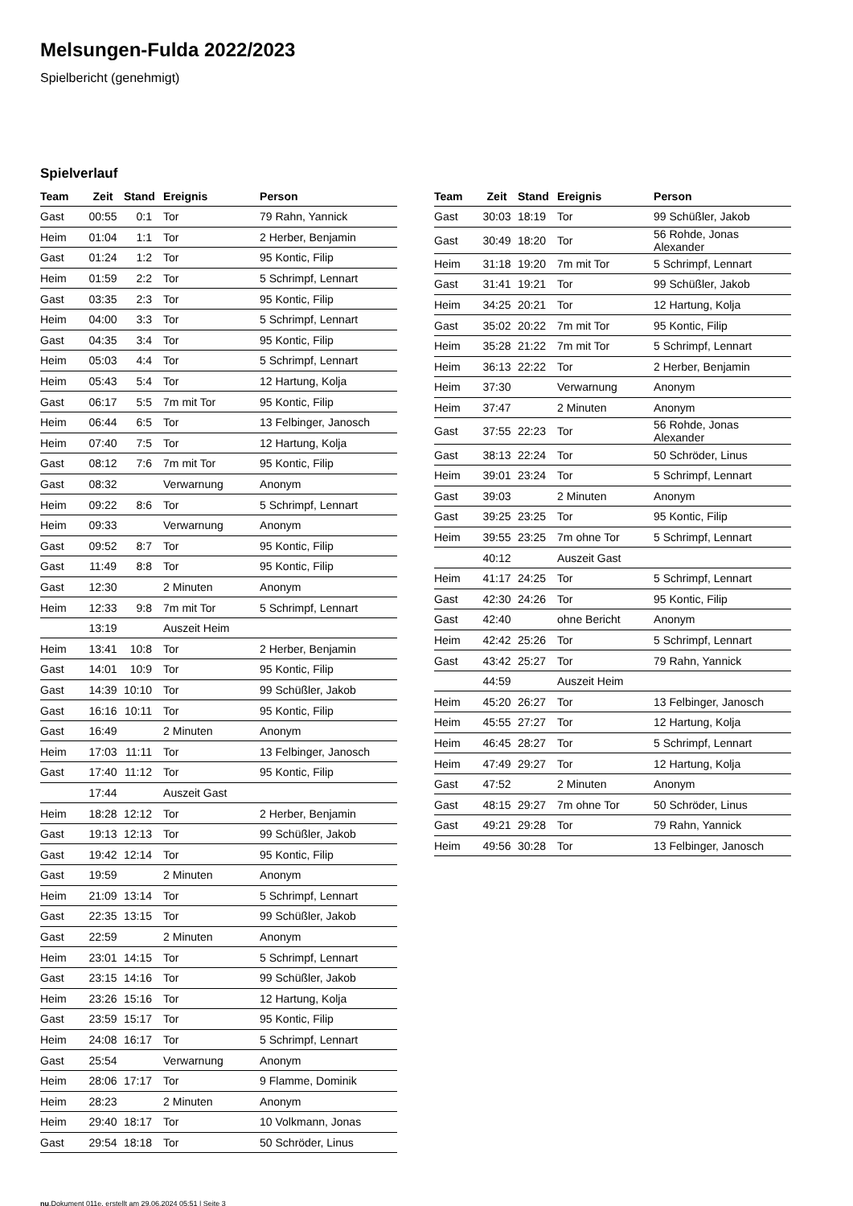Melsungen-Fulda 2022/2023
Spielbericht (genehmigt)
Spielverlauf
| Team | Zeit | Stand | Ereignis | Person |
| --- | --- | --- | --- | --- |
| Gast | 00:55 | 0:1 | Tor | 79 Rahn, Yannick |
| Heim | 01:04 | 1:1 | Tor | 2 Herber, Benjamin |
| Gast | 01:24 | 1:2 | Tor | 95 Kontic, Filip |
| Heim | 01:59 | 2:2 | Tor | 5 Schrimpf, Lennart |
| Gast | 03:35 | 2:3 | Tor | 95 Kontic, Filip |
| Heim | 04:00 | 3:3 | Tor | 5 Schrimpf, Lennart |
| Gast | 04:35 | 3:4 | Tor | 95 Kontic, Filip |
| Heim | 05:03 | 4:4 | Tor | 5 Schrimpf, Lennart |
| Heim | 05:43 | 5:4 | Tor | 12 Hartung, Kolja |
| Gast | 06:17 | 5:5 | 7m mit Tor | 95 Kontic, Filip |
| Heim | 06:44 | 6:5 | Tor | 13 Felbinger, Janosch |
| Heim | 07:40 | 7:5 | Tor | 12 Hartung, Kolja |
| Gast | 08:12 | 7:6 | 7m mit Tor | 95 Kontic, Filip |
| Gast | 08:32 | | Verwarnung | Anonym |
| Heim | 09:22 | 8:6 | Tor | 5 Schrimpf, Lennart |
| Heim | 09:33 | | Verwarnung | Anonym |
| Gast | 09:52 | 8:7 | Tor | 95 Kontic, Filip |
| Gast | 11:49 | 8:8 | Tor | 95 Kontic, Filip |
| Gast | 12:30 | | 2 Minuten | Anonym |
| Heim | 12:33 | 9:8 | 7m mit Tor | 5 Schrimpf, Lennart |
| | 13:19 | | Auszeit Heim | |
| Heim | 13:41 | 10:8 | Tor | 2 Herber, Benjamin |
| Gast | 14:01 | 10:9 | Tor | 95 Kontic, Filip |
| Gast | 14:39 | 10:10 | Tor | 99 Schüßler, Jakob |
| Gast | 16:16 | 10:11 | Tor | 95 Kontic, Filip |
| Gast | 16:49 | | 2 Minuten | Anonym |
| Heim | 17:03 | 11:11 | Tor | 13 Felbinger, Janosch |
| Gast | 17:40 | 11:12 | Tor | 95 Kontic, Filip |
| | 17:44 | | Auszeit Gast | |
| Heim | 18:28 | 12:12 | Tor | 2 Herber, Benjamin |
| Gast | 19:13 | 12:13 | Tor | 99 Schüßler, Jakob |
| Gast | 19:42 | 12:14 | Tor | 95 Kontic, Filip |
| Gast | 19:59 | | 2 Minuten | Anonym |
| Heim | 21:09 | 13:14 | Tor | 5 Schrimpf, Lennart |
| Gast | 22:35 | 13:15 | Tor | 99 Schüßler, Jakob |
| Gast | 22:59 | | 2 Minuten | Anonym |
| Heim | 23:01 | 14:15 | Tor | 5 Schrimpf, Lennart |
| Gast | 23:15 | 14:16 | Tor | 99 Schüßler, Jakob |
| Heim | 23:26 | 15:16 | Tor | 12 Hartung, Kolja |
| Gast | 23:59 | 15:17 | Tor | 95 Kontic, Filip |
| Heim | 24:08 | 16:17 | Tor | 5 Schrimpf, Lennart |
| Gast | 25:54 | | Verwarnung | Anonym |
| Heim | 28:06 | 17:17 | Tor | 9 Flamme, Dominik |
| Heim | 28:23 | | 2 Minuten | Anonym |
| Heim | 29:40 | 18:17 | Tor | 10 Volkmann, Jonas |
| Gast | 29:54 | 18:18 | Tor | 50 Schröder, Linus |
| Team | Zeit | Stand | Ereignis | Person |
| --- | --- | --- | --- | --- |
| Gast | 30:03 | 18:19 | Tor | 99 Schüßler, Jakob |
| Gast | 30:49 | 18:20 | Tor | 56 Rohde, Jonas Alexander |
| Heim | 31:18 | 19:20 | 7m mit Tor | 5 Schrimpf, Lennart |
| Gast | 31:41 | 19:21 | Tor | 99 Schüßler, Jakob |
| Heim | 34:25 | 20:21 | Tor | 12 Hartung, Kolja |
| Gast | 35:02 | 20:22 | 7m mit Tor | 95 Kontic, Filip |
| Heim | 35:28 | 21:22 | 7m mit Tor | 5 Schrimpf, Lennart |
| Heim | 36:13 | 22:22 | Tor | 2 Herber, Benjamin |
| Heim | 37:30 | | Verwarnung | Anonym |
| Heim | 37:47 | | 2 Minuten | Anonym |
| Gast | 37:55 | 22:23 | Tor | 56 Rohde, Jonas Alexander |
| Gast | 38:13 | 22:24 | Tor | 50 Schröder, Linus |
| Heim | 39:01 | 23:24 | Tor | 5 Schrimpf, Lennart |
| Gast | 39:03 | | 2 Minuten | Anonym |
| Gast | 39:25 | 23:25 | Tor | 95 Kontic, Filip |
| Heim | 39:55 | 23:25 | 7m ohne Tor | 5 Schrimpf, Lennart |
| | 40:12 | | Auszeit Gast | |
| Heim | 41:17 | 24:25 | Tor | 5 Schrimpf, Lennart |
| Gast | 42:30 | 24:26 | Tor | 95 Kontic, Filip |
| Gast | 42:40 | | ohne Bericht | Anonym |
| Heim | 42:42 | 25:26 | Tor | 5 Schrimpf, Lennart |
| Gast | 43:42 | 25:27 | Tor | 79 Rahn, Yannick |
| | 44:59 | | Auszeit Heim | |
| Heim | 45:20 | 26:27 | Tor | 13 Felbinger, Janosch |
| Heim | 45:55 | 27:27 | Tor | 12 Hartung, Kolja |
| Heim | 46:45 | 28:27 | Tor | 5 Schrimpf, Lennart |
| Heim | 47:49 | 29:27 | Tor | 12 Hartung, Kolja |
| Gast | 47:52 | | 2 Minuten | Anonym |
| Gast | 48:15 | 29:27 | 7m ohne Tor | 50 Schröder, Linus |
| Gast | 49:21 | 29:28 | Tor | 79 Rahn, Yannick |
| Heim | 49:56 | 30:28 | Tor | 13 Felbinger, Janosch |
nu.Dokument 011e, erstellt am 29.06.2024 05:51 | Seite 3